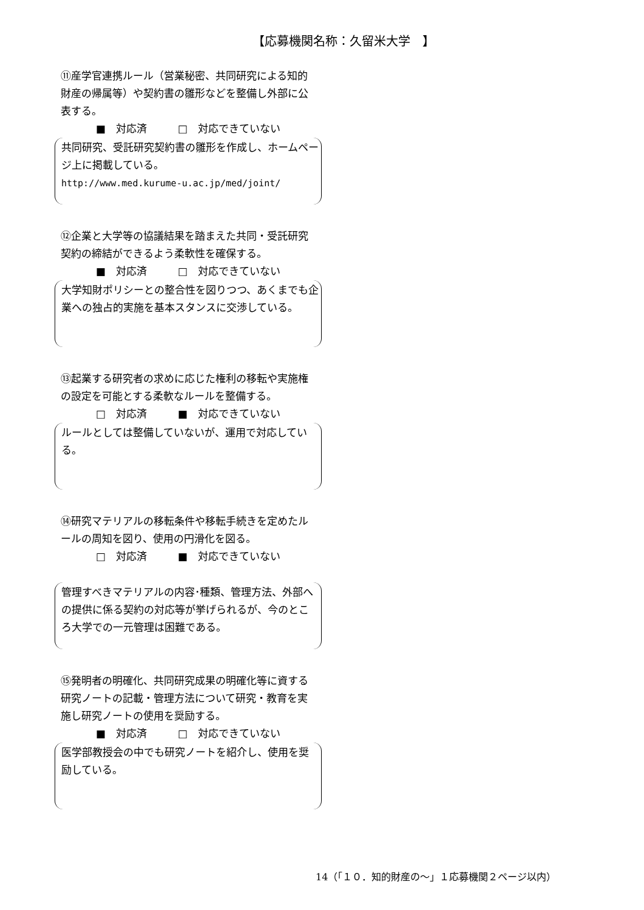【応募機関名称：久留米大学　】
⑪産学官連携ルール（営業秘密、共同研究による知的財産の帰属等）や契約書の雛形などを整備し外部に公表する。
■　対応済　　　□　対応できていない
共同研究、受託研究契約書の雛形を作成し、ホームページ上に掲載している。
http://www.med.kurume-u.ac.jp/med/joint/
⑫企業と大学等の協議結果を踏まえた共同・受託研究契約の締結ができるよう柔軟性を確保する。
■　対応済　　　□　対応できていない
大学知財ポリシーとの整合性を図りつつ、あくまでも企業への独占的実施を基本スタンスに交渉している。
⑬起業する研究者の求めに応じた権利の移転や実施権の設定を可能とする柔軟なルールを整備する。
□　対応済　　　■　対応できていない
ルールとしては整備していないが、運用で対応している。
⑭研究マテリアルの移転条件や移転手続きを定めたルールの周知を図り、使用の円滑化を図る。
□　対応済　　　■　対応できていない
管理すべきマテリアルの内容･種類、管理方法、外部への提供に係る契約の対応等が挙げられるが、今のところ大学での一元管理は困難である。
⑮発明者の明確化、共同研究成果の明確化等に資する研究ノートの記載・管理方法について研究・教育を実施し研究ノートの使用を奨励する。
■　対応済　　　□　対応できていない
医学部教授会の中でも研究ノートを紹介し、使用を奨励している。
14（「１０．知的財産の～」１応募機関２ページ以内）